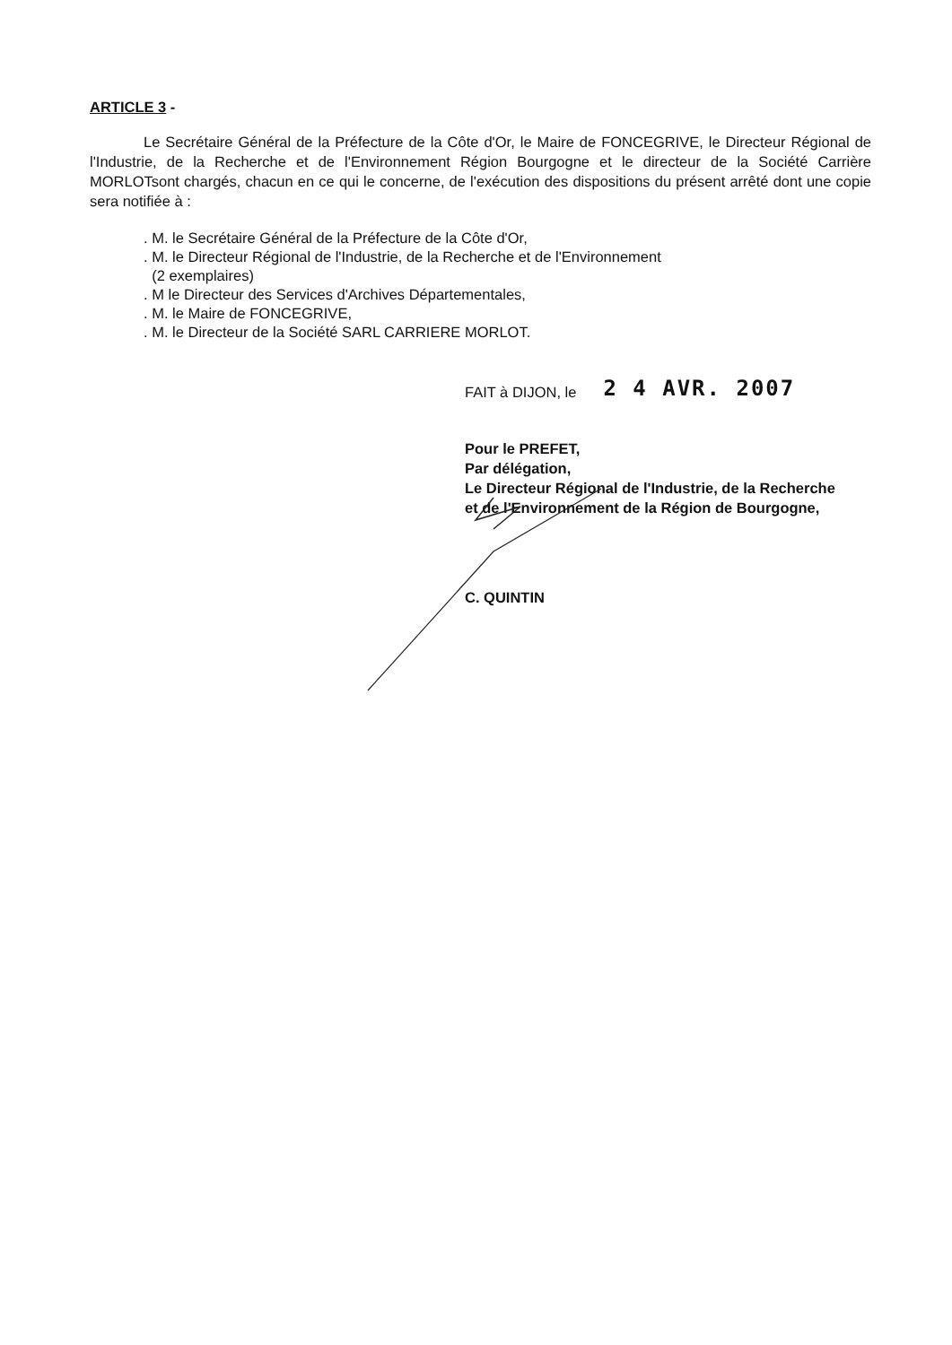ARTICLE 3 -
Le Secrétaire Général de la Préfecture de la Côte d'Or, le Maire de FONCEGRIVE, le Directeur Régional de l'Industrie, de la Recherche et de l'Environnement Région Bourgogne et le directeur de la Société Carrière MORLOTsont chargés, chacun en ce qui le concerne, de l'exécution des dispositions du présent arrêté dont une copie sera notifiée à :
. M. le Secrétaire Général de la Préfecture de la Côte d'Or,
. M. le Directeur Régional de l'Industrie, de la Recherche et de l'Environnement
(2 exemplaires)
. M le Directeur des Services d'Archives Départementales,
. M. le Maire de FONCEGRIVE,
. M. le Directeur de la Société SARL CARRIERE MORLOT.
FAIT à DIJON, le 2 4 AVR. 2007
Pour le PREFET,
Par délégation,
Le Directeur Régional de l'Industrie, de la Recherche
et de l'Environnement de la Région de Bourgogne,
C. QUINTIN